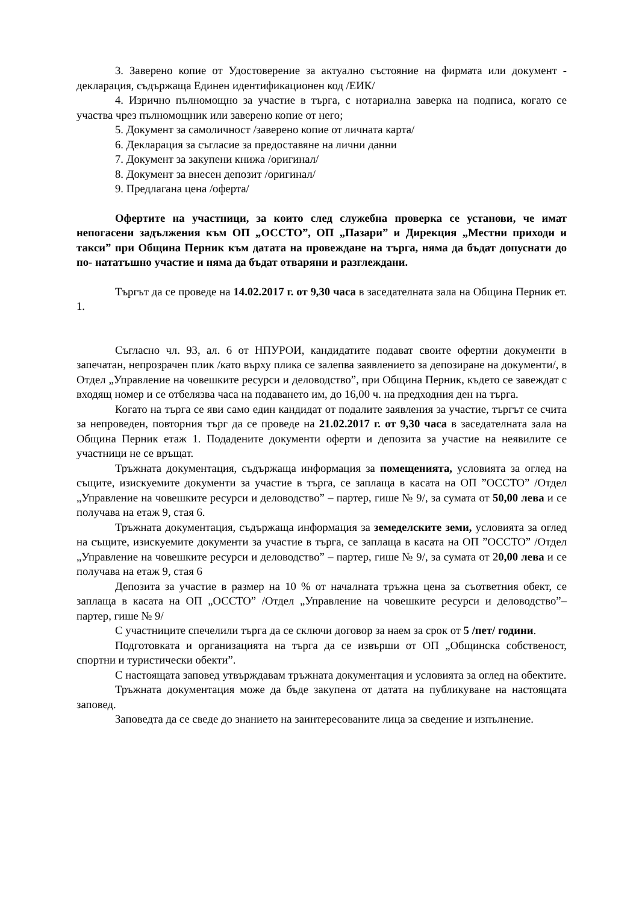3. Заверено копие от Удостоверение за актуално състояние на фирмата или документ - декларация, съдържаща Единен идентификационен код /ЕИК/
4. Изрично пълномощно за участие в търга, с нотариална заверка на подписа, когато се участва чрез пълномощник или заверено копие от него;
5. Документ за самоличност /заверено копие от личната карта/
6. Декларация за съгласие за предоставяне на лични данни
7. Документ за закупени книжа /оригинал/
8. Документ за внесен депозит /оригинал/
9. Предлагана цена /оферта/
Офертите на участници, за които след служебна проверка се установи, че имат непогасени задължения към ОП „ОССТО”, ОП „Пазари” и Дирекция „Местни приходи и такси” при Община Перник към датата на провеждане на търга, няма да бъдат допуснати до по- нататъшно участие и няма да бъдат отваряни и разглеждани.
Търгът да се проведе на 14.02.2017 г. от 9,30 часа в заседателната зала на Община Перник ет. 1.
Съгласно чл. 93, ал. 6 от НПУРОИ, кандидатите подават своите офертни документи в запечатан, непрозрачен плик /като върху плика се залепва заявлението за депозиране на документи/, в Отдел „Управление на човешките ресурси и деловодство”, при Община Перник, където се завеждат с входящ номер и се отбелязва часа на подаването им, до 16,00 ч. на предходния ден на търга.
Когато на търга се яви само един кандидат от подалите заявления за участие, търгът се счита за непроведен, повторния търг да се проведе на 21.02.2017 г. от 9,30 часа в заседателната зала на Община Перник етаж 1. Подадените документи оферти и депозита за участие на неявилите се участници не се връщат.
Тръжната документация, съдържаща информация за помещенията, условията за оглед на същите, изискуемите документи за участие в търга, се заплаща в касата на ОП ”ОССТО” /Отдел „Управление на човешките ресурси и деловодство” – партер, гише № 9/, за сумата от 50,00 лева и се получава на етаж 9, стая 6.
Тръжната документация, съдържаща информация за земеделските земи, условията за оглед на същите, изискуемите документи за участие в търга, се заплаща в касата на ОП ”ОССТО” /Отдел „Управление на човешките ресурси и деловодство” – партер, гише № 9/, за сумата от 20,00 лева и се получава на етаж 9, стая 6
Депозита за участие в размер на 10 % от началната тръжна цена за съответния обект, се заплаща в касата на ОП „ОССТО” /Отдел „Управление на човешките ресурси и деловодство”– партер, гише № 9/
С участниците спечелили търга да се сключи договор за наем за срок от 5 /пет/ години.
Подготовката и организацията на търга да се извърши от ОП „Общинска собственост, спортни и туристически обекти”.
С настоящата заповед утвърждавам тръжната документация и условията за оглед на обектите.
Тръжната документация може да бъде закупена от датата на публикуване на настоящата заповед.
Заповедта да се сведе до знанието на заинтересованите лица за сведение и изпълнение.